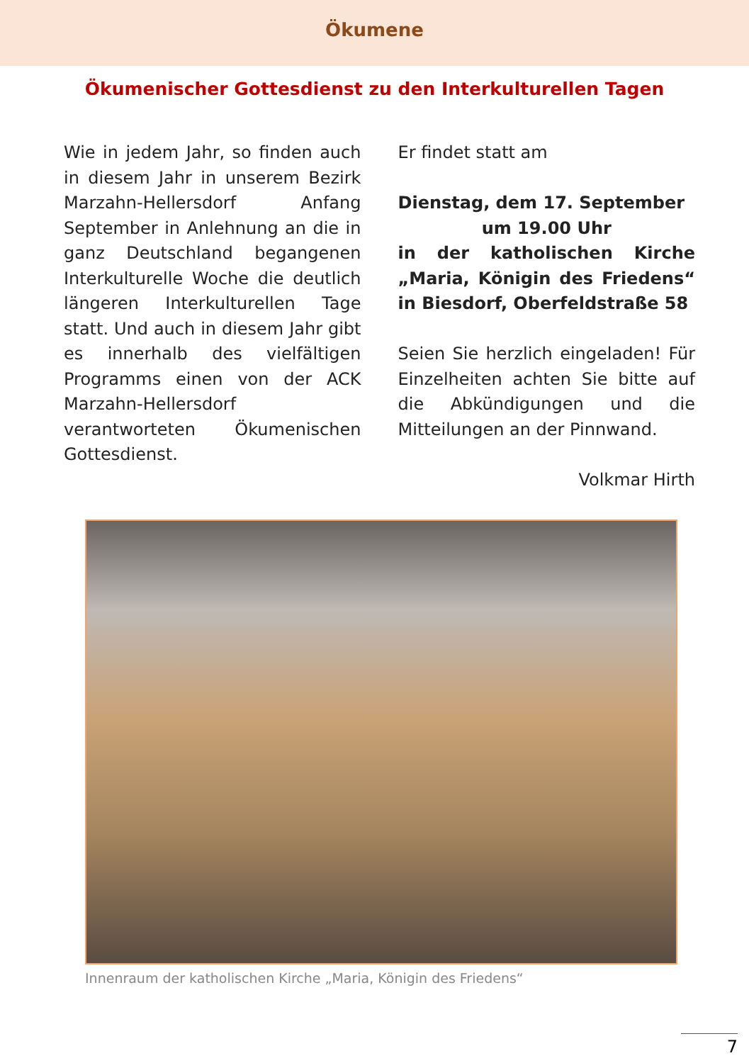Ökumene
Ökumenischer Gottesdienst zu den Interkulturellen Tagen
Wie in jedem Jahr, so finden auch in diesem Jahr in unserem Bezirk Marzahn-Hellersdorf Anfang September in Anlehnung an die in ganz Deutschland begangenen Interkulturelle Woche die deutlich längeren Interkulturellen Tage statt. Und auch in diesem Jahr gibt es innerhalb des vielfältigen Programms einen von der ACK Marzahn-Hellersdorf verantworteten Ökumenischen Gottesdienst.
Er findet statt am
Dienstag, dem 17. September
um 19.00 Uhr
in der katholischen Kirche „Maria, Königin des Friedens“ in Biesdorf, Oberfeldstraße 58
Seien Sie herzlich eingeladen! Für Einzelheiten achten Sie bitte auf die Abkündigungen und die Mitteilungen an der Pinnwand.
Volkmar Hirth
Innenraum der katholischen Kirche „Maria, Königin des Friedens“
7